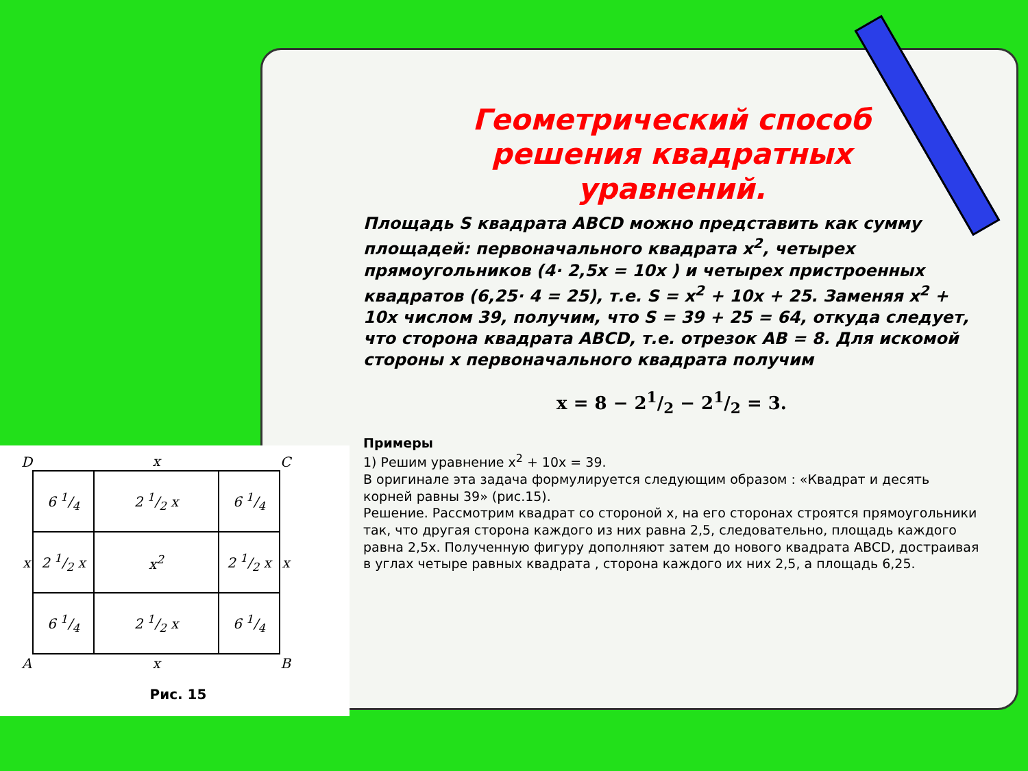| D | | x | | C | |
| | 6 1/4 | 2 1/2 x | 6 1/4 | | |
| x | 2 1/2 x | x<sup>2</sup> | 2 1/2 x | x | |
| | 6 1/4 | 2 1/2 x | 6 1/4 | | |
| A | | x | | B | |
Рис. 15
Геометрический способ
решения квадратных
уравнений.
Площадь S квадрата ABCD можно представить как сумму площадей: первоначального квадрата x<sup>2</sup>, четырех прямоугольников (4· 2,5x = 10x ) и четырех пристроенных квадратов (6,25· 4 = 25), т.е. S = x<sup>2</sup> + 10x + 25. Заменяя x<sup>2</sup> + 10x числом 39, получим, что S = 39 + 25 = 64, откуда следует, что сторона квадрата ABCD, т.е. отрезок AB = 8. Для искомой стороны x первоначального квадрата получим
x = 8 − 21/2 − 21/2 = 3.
Примеры
1) Решим уравнение x<sup>2</sup> + 10x = 39.
В оригинале эта задача формулируется следующим образом : «Квадрат и десять корней равны 39» (рис.15).
Решение. Рассмотрим квадрат со стороной x, на его сторонах строятся прямоугольники так, что другая сторона каждого из них равна 2,5, следовательно, площадь каждого равна 2,5x. Полученную фигуру дополняют затем до нового квадрата ABCD, достраивая в углах четыре равных квадрата , сторона каждого их них 2,5, а площадь 6,25.